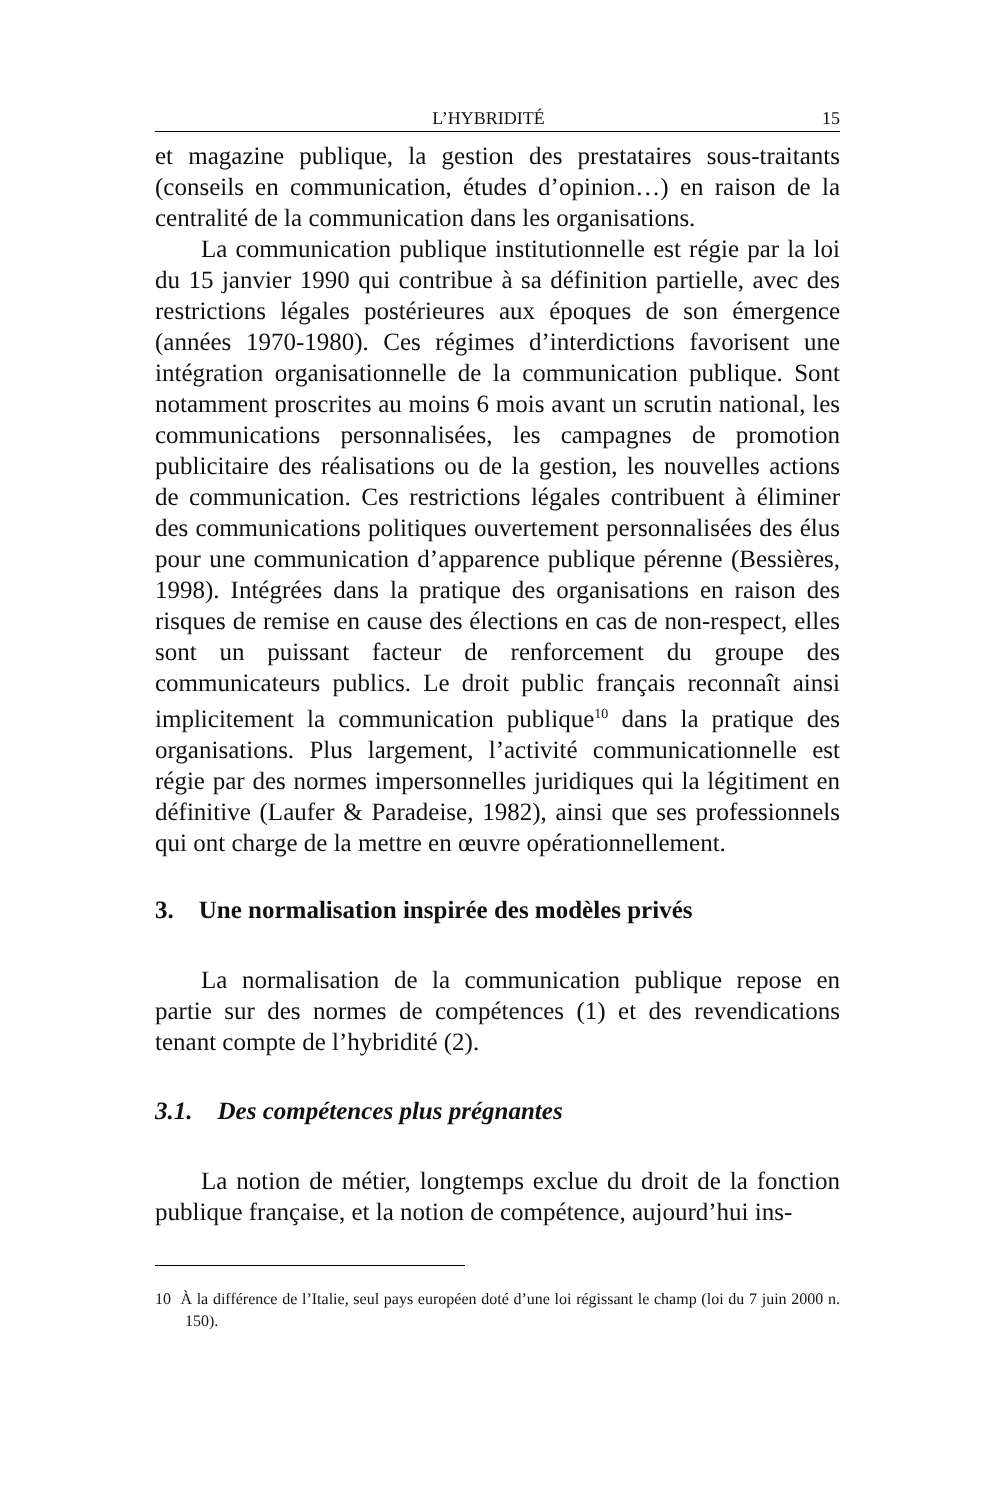L’HYBRIDITÉ 15
et magazine publique, la gestion des prestataires sous-traitants (conseils en communication, études d’opinion…) en raison de la centralité de la communication dans les organisations.
La communication publique institutionnelle est régie par la loi du 15 janvier 1990 qui contribue à sa définition partielle, avec des restrictions légales postérieures aux époques de son émergence (années 1970-1980). Ces régimes d’interdictions favorisent une intégration organisationnelle de la communication publique. Sont notamment proscrites au moins 6 mois avant un scrutin national, les communications personnalisées, les campagnes de promotion publicitaire des réalisations ou de la gestion, les nouvelles actions de communication. Ces restrictions légales contribuent à éliminer des communications politiques ouvertement personnalisées des élus pour une communication d’apparence publique pérenne (Bessières, 1998). Intégrées dans la pratique des organisations en raison des risques de remise en cause des élections en cas de non-respect, elles sont un puissant facteur de renforcement du groupe des communicateurs publics. Le droit public français reconnaît ainsi implicitement la communication publique<sup>10</sup> dans la pratique des organisations. Plus largement, l’activité communicationnelle est régie par des normes impersonnelles juridiques qui la légitiment en définitive (Laufer & Paradeise, 1982), ainsi que ses professionnels qui ont charge de la mettre en œuvre opérationnellement.
3. Une normalisation inspirée des modèles privés
La normalisation de la communication publique repose en partie sur des normes de compétences (1) et des revendications tenant compte de l’hybridité (2).
3.1. Des compétences plus prégnantes
La notion de métier, longtemps exclue du droit de la fonction publique française, et la notion de compétence, aujourd’hui ins-
10 À la différence de l’Italie, seul pays européen doté d’une loi régissant le champ (loi du 7 juin 2000 n. 150).